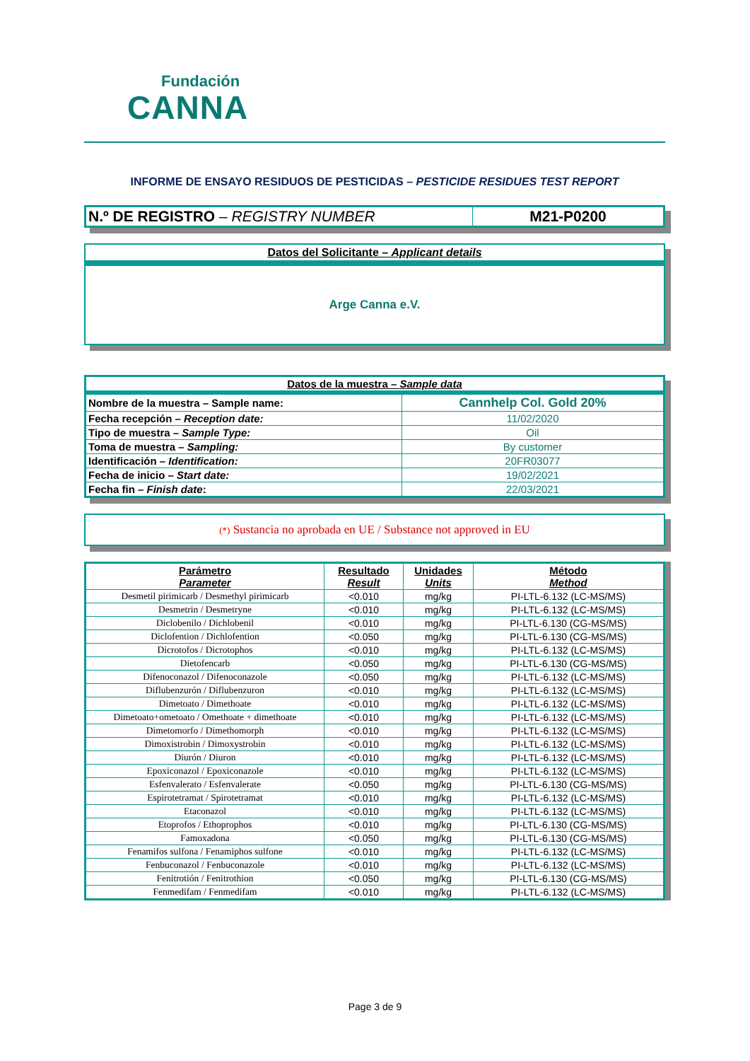Fundación
CANNA
INFORME DE ENSAYO RESIDUOS DE PESTICIDAS – PESTICIDE RESIDUES TEST REPORT
| N.º DE REGISTRO – REGISTRY NUMBER | M21-P0200 |
Datos del Solicitante – Applicant details
Arge Canna e.V.
| Datos de la muestra – Sample data | |
| --- | --- |
| Nombre de la muestra – Sample name: | Cannhelp Col. Gold 20% |
| Fecha recepción – Reception date: | 11/02/2020 |
| Tipo de muestra – Sample Type: | Oil |
| Toma de muestra – Sampling: | By customer |
| Identificación – Identification: | 20FR03077 |
| Fecha de inicio – Start date: | 19/02/2021 |
| Fecha fin – Finish date : | 22/03/2021 |
(*) Sustancia no aprobada en UE / Substance not approved in EU
| Parámetro Parameter | Resultado Result | Unidades Units | Método Method |
| --- | --- | --- | --- |
| Desmetil pirimicarb / Desmethyl pirimicarb | <0.010 | mg/kg | PI-LTL-6.132 (LC-MS/MS) |
| Desmetrin / Desmetryne | <0.010 | mg/kg | PI-LTL-6.132 (LC-MS/MS) |
| Diclobenilo / Dichlobenil | <0.010 | mg/kg | PI-LTL-6.130 (CG-MS/MS) |
| Diclofention / Dichlofention | <0.050 | mg/kg | PI-LTL-6.130 (CG-MS/MS) |
| Dicrotofos / Dicrotophos | <0.010 | mg/kg | PI-LTL-6.132 (LC-MS/MS) |
| Dietofencarb | <0.050 | mg/kg | PI-LTL-6.130 (CG-MS/MS) |
| Difenoconazol / Difenoconazole | <0.050 | mg/kg | PI-LTL-6.132 (LC-MS/MS) |
| Diflubenzurón / Diflubenzuron | <0.010 | mg/kg | PI-LTL-6.132 (LC-MS/MS) |
| Dimetoato / Dimethoate | <0.010 | mg/kg | PI-LTL-6.132 (LC-MS/MS) |
| Dimetoato+ometoato / Omethoate + dimethoate | <0.010 | mg/kg | PI-LTL-6.132 (LC-MS/MS) |
| Dimetomorfo / Dimethomorph | <0.010 | mg/kg | PI-LTL-6.132 (LC-MS/MS) |
| Dimoxistrobin / Dimoxystrobin | <0.010 | mg/kg | PI-LTL-6.132 (LC-MS/MS) |
| Diurón / Diuron | <0.010 | mg/kg | PI-LTL-6.132 (LC-MS/MS) |
| Epoxiconazol / Epoxiconazole | <0.010 | mg/kg | PI-LTL-6.132 (LC-MS/MS) |
| Esfenvalerato / Esfenvalerate | <0.050 | mg/kg | PI-LTL-6.130 (CG-MS/MS) |
| Espirotetramat / Spirotetramat | <0.010 | mg/kg | PI-LTL-6.132 (LC-MS/MS) |
| Etaconazol | <0.010 | mg/kg | PI-LTL-6.132 (LC-MS/MS) |
| Etoprofos / Ethoprophos | <0.010 | mg/kg | PI-LTL-6.130 (CG-MS/MS) |
| Famoxadona | <0.050 | mg/kg | PI-LTL-6.130 (CG-MS/MS) |
| Fenamifos sulfona / Fenamiphos sulfone | <0.010 | mg/kg | PI-LTL-6.132 (LC-MS/MS) |
| Fenbuconazol / Fenbuconazole | <0.010 | mg/kg | PI-LTL-6.132 (LC-MS/MS) |
| Fenitrotión / Fenitrothion | <0.050 | mg/kg | PI-LTL-6.130 (CG-MS/MS) |
| Fenmedifam / Fenmedifam | <0.010 | mg/kg | PI-LTL-6.132 (LC-MS/MS) |
Page 3 de 9